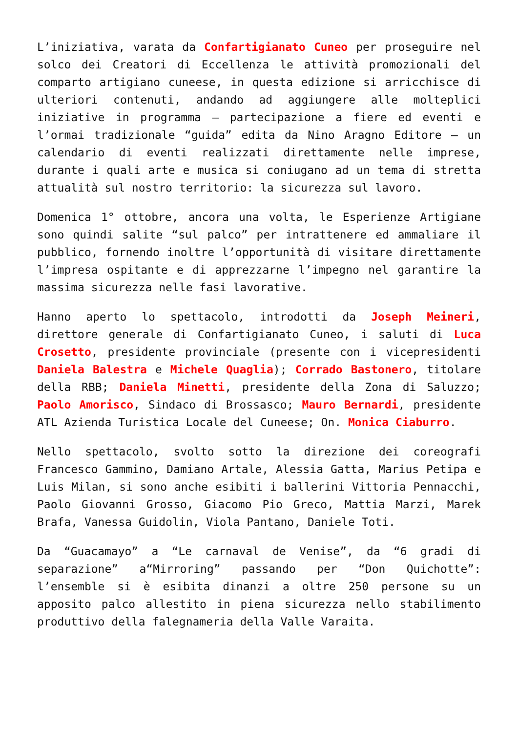L’iniziativa, varata da Confartigianato Cuneo per proseguire nel solco dei Creatori di Eccellenza le attività promozionali del comparto artigiano cuneese, in questa edizione si arricchisce di ulteriori contenuti, andando ad aggiungere alle molteplici iniziative in programma – partecipazione a fiere ed eventi e l’ormai tradizionale “guida” edita da Nino Aragno Editore – un calendario di eventi realizzati direttamente nelle imprese, durante i quali arte e musica si coniugano ad un tema di stretta attualità sul nostro territorio: la sicurezza sul lavoro.
Domenica 1° ottobre, ancora una volta, le Esperienze Artigiane sono quindi salite “sul palco” per intrattenere ed ammaliare il pubblico, fornendo inoltre l’opportunità di visitare direttamente l’impresa ospitante e di apprezzarne l’impegno nel garantire la massima sicurezza nelle fasi lavorative.
Hanno aperto lo spettacolo, introdotti da Joseph Meineri, direttore generale di Confartigianato Cuneo, i saluti di Luca Crosetto, presidente provinciale (presente con i vicepresidenti Daniela Balestra e Michele Quaglia); Corrado Bastonero, titolare della RBB; Daniela Minetti, presidente della Zona di Saluzzo; Paolo Amorisco, Sindaco di Brossasco; Mauro Bernardi, presidente ATL Azienda Turistica Locale del Cuneese; On. Monica Ciaburro.
Nello spettacolo, svolto sotto la direzione dei coreografi Francesco Gammino, Damiano Artale, Alessia Gatta, Marius Petipa e Luis Milan, si sono anche esibiti i ballerini Vittoria Pennacchi, Paolo Giovanni Grosso, Giacomo Pio Greco, Mattia Marzi, Marek Brafa, Vanessa Guidolin, Viola Pantano, Daniele Toti.
Da “Guacamayo” a “Le carnaval de Venise”, da “6 gradi di separazione” a“Mirroring” passando per “Don Quichotte”: l’ensemble si è esibita dinanzi a oltre 250 persone su un apposito palco allestito in piena sicurezza nello stabilimento produttivo della falegnameria della Valle Varaita.